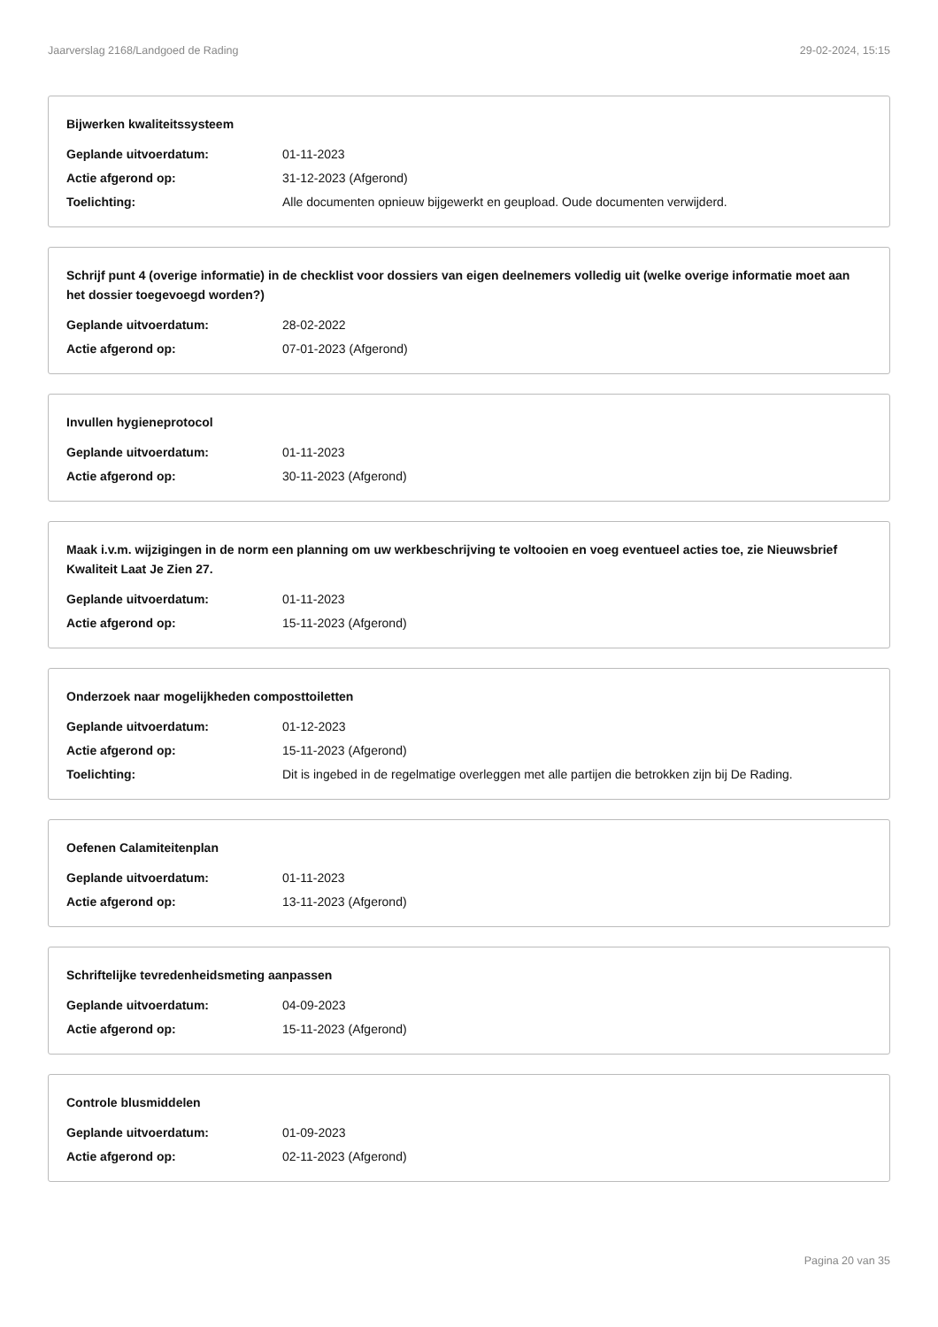Jaarverslag 2168/Landgoed de Rading 29-02-2024, 15:15
Bijwerken kwaliteitssysteem
| Geplande uitvoerdatum: | 01-11-2023 |
| Actie afgerond op: | 31-12-2023 (Afgerond) |
| Toelichting: | Alle documenten opnieuw bijgewerkt en geupload. Oude documenten verwijderd. |
Schrijf punt 4 (overige informatie) in de checklist voor dossiers van eigen deelnemers volledig uit (welke overige informatie moet aan het dossier toegevoegd worden?)
| Geplande uitvoerdatum: | 28-02-2022 |
| Actie afgerond op: | 07-01-2023 (Afgerond) |
Invullen hygieneprotocol
| Geplande uitvoerdatum: | 01-11-2023 |
| Actie afgerond op: | 30-11-2023 (Afgerond) |
Maak i.v.m. wijzigingen in de norm een planning om uw werkbeschrijving te voltooien en voeg eventueel acties toe, zie Nieuwsbrief Kwaliteit Laat Je Zien 27.
| Geplande uitvoerdatum: | 01-11-2023 |
| Actie afgerond op: | 15-11-2023 (Afgerond) |
Onderzoek naar mogelijkheden composttoiletten
| Geplande uitvoerdatum: | 01-12-2023 |
| Actie afgerond op: | 15-11-2023 (Afgerond) |
| Toelichting: | Dit is ingebed in de regelmatige overleggen met alle partijen die betrokken zijn bij De Rading. |
Oefenen Calamiteitenplan
| Geplande uitvoerdatum: | 01-11-2023 |
| Actie afgerond op: | 13-11-2023 (Afgerond) |
Schriftelijke tevredenheidsmeting aanpassen
| Geplande uitvoerdatum: | 04-09-2023 |
| Actie afgerond op: | 15-11-2023 (Afgerond) |
Controle blusmiddelen
| Geplande uitvoerdatum: | 01-09-2023 |
| Actie afgerond op: | 02-11-2023 (Afgerond) |
Pagina 20 van 35